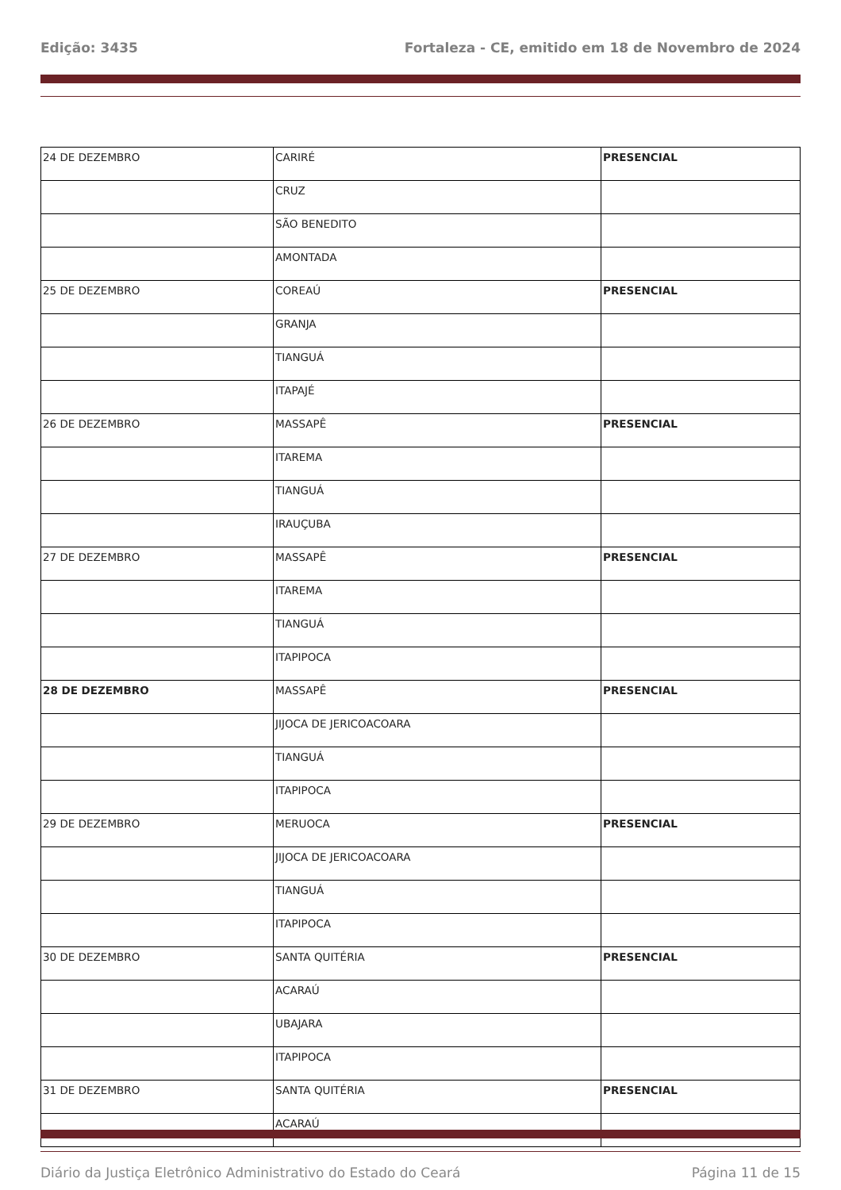Edição: 3435 Fortaleza - CE, emitido em 18 de Novembro de 2024
| 24 DE DEZEMBRO | CARIRÉ | PRESENCIAL |
| | CRUZ | |
| | SÃO BENEDITO | |
| | AMONTADA | |
| 25 DE DEZEMBRO | COREAÚ | PRESENCIAL |
| | GRANJA | |
| | TIANGUÁ | |
| | ITAPAJÉ | |
| 26 DE DEZEMBRO | MASSAPÊ | PRESENCIAL |
| | ITAREMA | |
| | TIANGUÁ | |
| | IRAUÇUBA | |
| 27 DE DEZEMBRO | MASSAPÊ | PRESENCIAL |
| | ITAREMA | |
| | TIANGUÁ | |
| | ITAPIPOCA | |
| 28 DE DEZEMBRO | MASSAPÊ | PRESENCIAL |
| | JIJOCA DE JERICOACOARA | |
| | TIANGUÁ | |
| | ITAPIPOCA | |
| 29 DE DEZEMBRO | MERUOCA | PRESENCIAL |
| | JIJOCA DE JERICOACOARA | |
| | TIANGUÁ | |
| | ITAPIPOCA | |
| 30 DE DEZEMBRO | SANTA QUITÉRIA | PRESENCIAL |
| | ACARAÚ | |
| | UBAJARA | |
| | ITAPIPOCA | |
| 31 DE DEZEMBRO | SANTA QUITÉRIA | PRESENCIAL |
| | ACARAÚ | |
Diário da Justiça Eletrônico Administrativo do Estado do Ceará Página 11 de 15